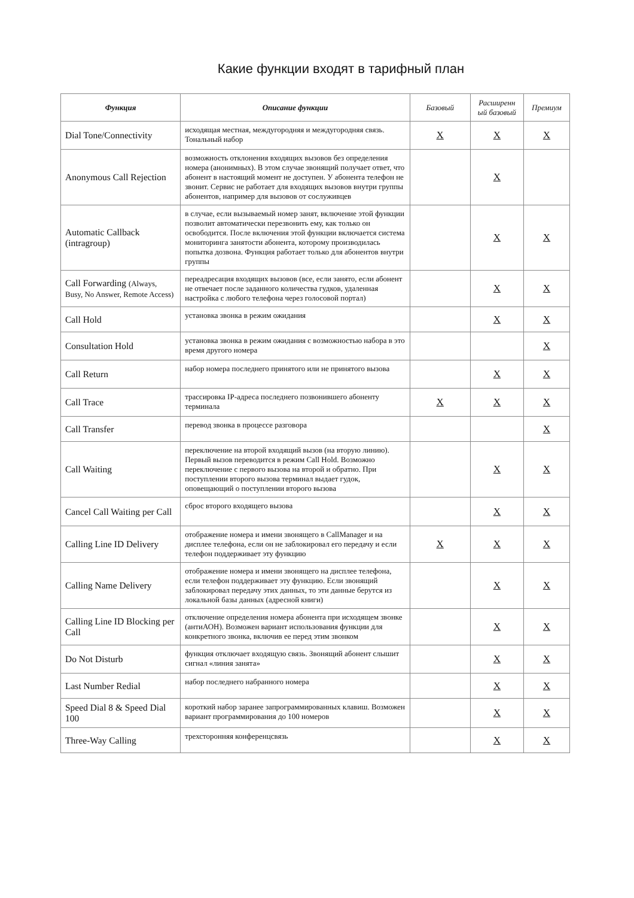Какие функции входят в тарифный план
| Функция | Описание функции | Базовый | Расширенн ый базовый | Премиум |
| --- | --- | --- | --- | --- |
| Dial Tone/Connectivity | исходящая местная, междугородняя и междугородняя связь. Тональный набор | X | X | X |
| Anonymous Call Rejection | возможность отклонения входящих вызовов без определения номера (анонимных). В этом случае звонящий получает ответ, что абонент в настоящий момент не доступен. У абонента телефон не звонит. Сервис не работает для входящих вызовов внутри группы абонентов, например для вызовов от сослуживцев | | X | |
| Automatic Callback (intragroup) | в случае, если вызываемый номер занят, включение этой функции позволит автоматически перезвонить ему, как только он освободится. После включения этой функции включается система мониторинга занятости абонента, которому производилась попытка дозвона. Функция работает только для абонентов внутри группы | | X | X |
| Call Forwarding (Always, Busy, No Answer, Remote Access) | переадресация входящих вызовов (все, если занято, если абонент не отвечает после заданного количества гудков, удаленная настройка с любого телефона через голосовой портал) | | X | X |
| Call Hold | установка звонка в режим ожидания | | X | X |
| Consultation Hold | установка звонка в режим ожидания с возможностью набора в это время другого номера | | | X |
| Call Return | набор номера последнего принятого или не принятого вызова | | X | X |
| Call Trace | трассировка IP-адреса последнего позвонившего абоненту терминала | X | X | X |
| Call Transfer | перевод звонка в процессе разговора | | | X |
| Call Waiting | переключение на второй входящий вызов (на вторую линию). Первый вызов переводится в режим Call Hold. Возможно переключение с первого вызова на второй и обратно. При поступлении второго вызова терминал выдает гудок, оповещающий о поступлении второго вызова | | X | X |
| Cancel Call Waiting per Call | сброс второго входящего вызова | | X | X |
| Calling Line ID Delivery | отображение номера и имени звонящего в CallManager и на дисплее телефона, если он не заблокировал его передачу и если телефон поддерживает эту функцию | X | X | X |
| Calling Name Delivery | отображение номера и имени звонящего на дисплее телефона, если телефон поддерживает эту функцию. Если звонящий заблокировал передачу этих данных, то эти данные берутся из локальной базы данных (адресной книги) | | X | X |
| Calling Line ID Blocking per Call | отключение определения номера абонента при исходящем звонке (антиАОН). Возможен вариант использования функции для конкретного звонка, включив ее перед этим звонком | | X | X |
| Do Not Disturb | функция отключает входящую связь. Звонящий абонент слышит сигнал «линия занята» | | X | X |
| Last Number Redial | набор последнего набранного номера | | X | X |
| Speed Dial 8 & Speed Dial 100 | короткий набор заранее запрограммированных клавиш. Возможен вариант программирования до 100 номеров | | X | X |
| Three-Way Calling | трехсторонняя конференцсвязь | | X | X |